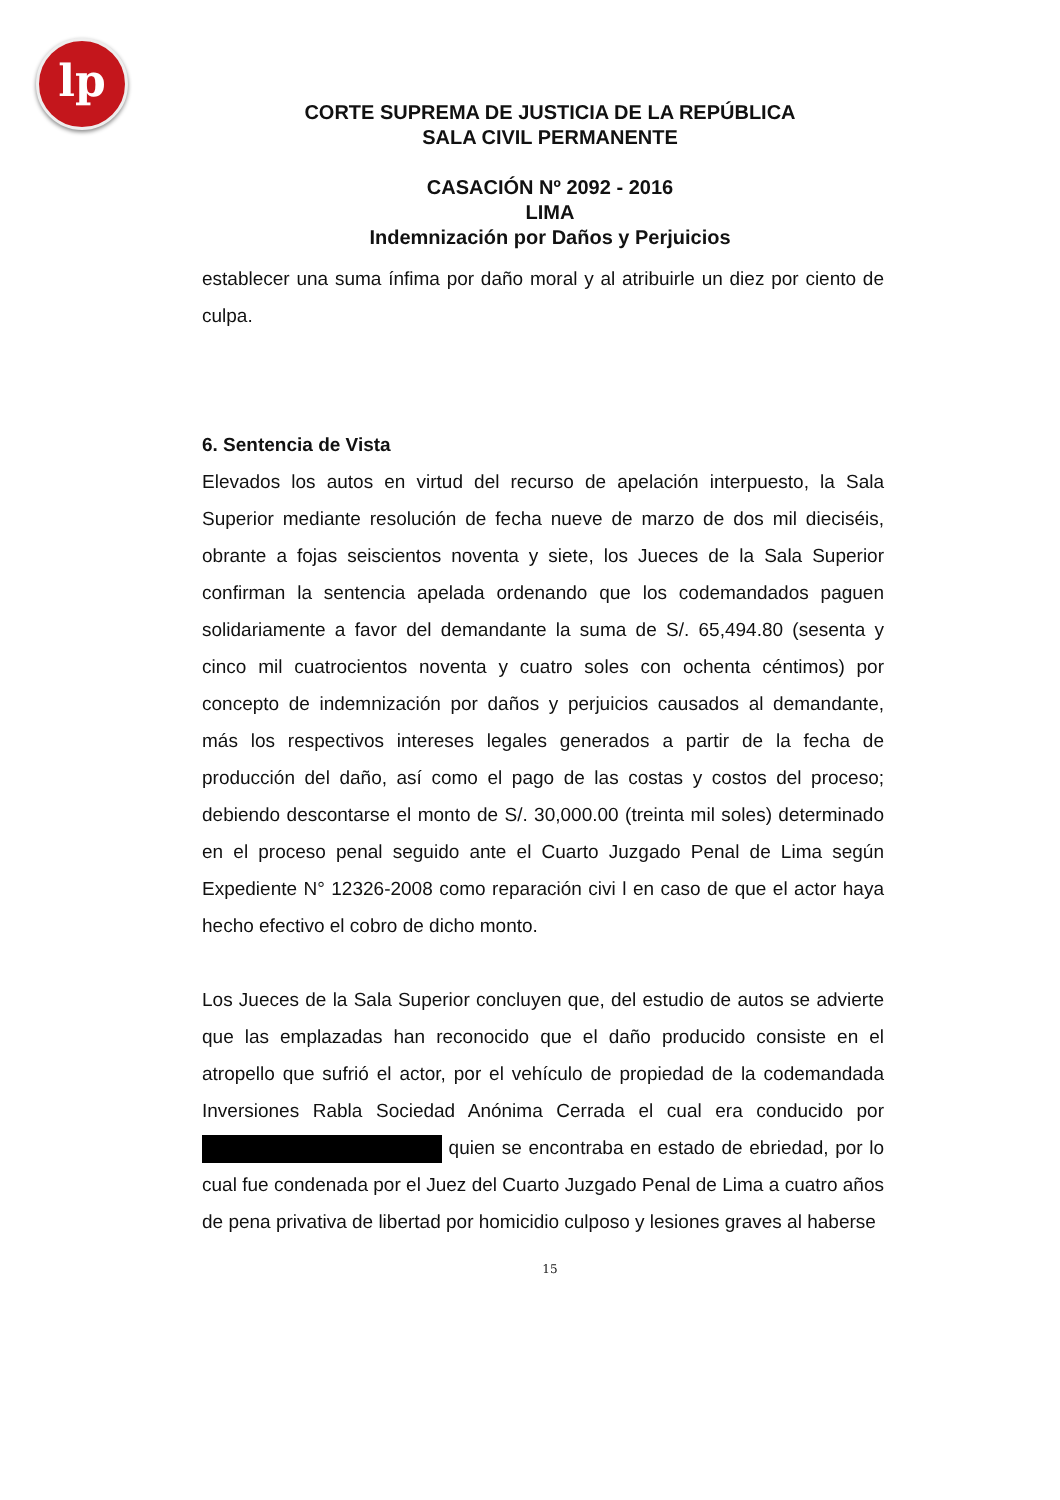lp
CORTE SUPREMA DE JUSTICIA DE LA REPÚBLICA
SALA CIVIL PERMANENTE
CASACIÓN Nº 2092 - 2016
LIMA
Indemnización por Daños y Perjuicios
establecer una suma ínfima por daño moral y al atribuirle un diez por ciento de culpa.
6. Sentencia de Vista
Elevados los autos en virtud del recurso de apelación interpuesto, la Sala Superior mediante resolución de fecha nueve de marzo de dos mil dieciséis, obrante a fojas seiscientos noventa y siete, los Jueces de la Sala Superior confirman la sentencia apelada ordenando que los codemandados paguen solidariamente a favor del demandante la suma de S/. 65,494.80 (sesenta y cinco mil cuatrocientos noventa y cuatro soles con ochenta céntimos) por concepto de indemnización por daños y perjuicios causados al demandante, más los respectivos intereses legales generados a partir de la fecha de producción del daño, así como el pago de las costas y costos del proceso; debiendo descontarse el monto de S/. 30,000.00 (treinta mil soles) determinado en el proceso penal seguido ante el Cuarto Juzgado Penal de Lima según Expediente N° 12326-2008 como reparación civi l en caso de que el actor haya hecho efectivo el cobro de dicho monto.
Los Jueces de la Sala Superior concluyen que, del estudio de autos se advierte que las emplazadas han reconocido que el daño producido consiste en el atropello que sufrió el actor, por el vehículo de propiedad de la codemandada Inversiones Rabla Sociedad Anónima Cerrada el cual era conducido por quien se encontraba en estado de ebriedad, por lo cual fue condenada por el Juez del Cuarto Juzgado Penal de Lima a cuatro años de pena privativa de libertad por homicidio culposo y lesiones graves al haberse
15